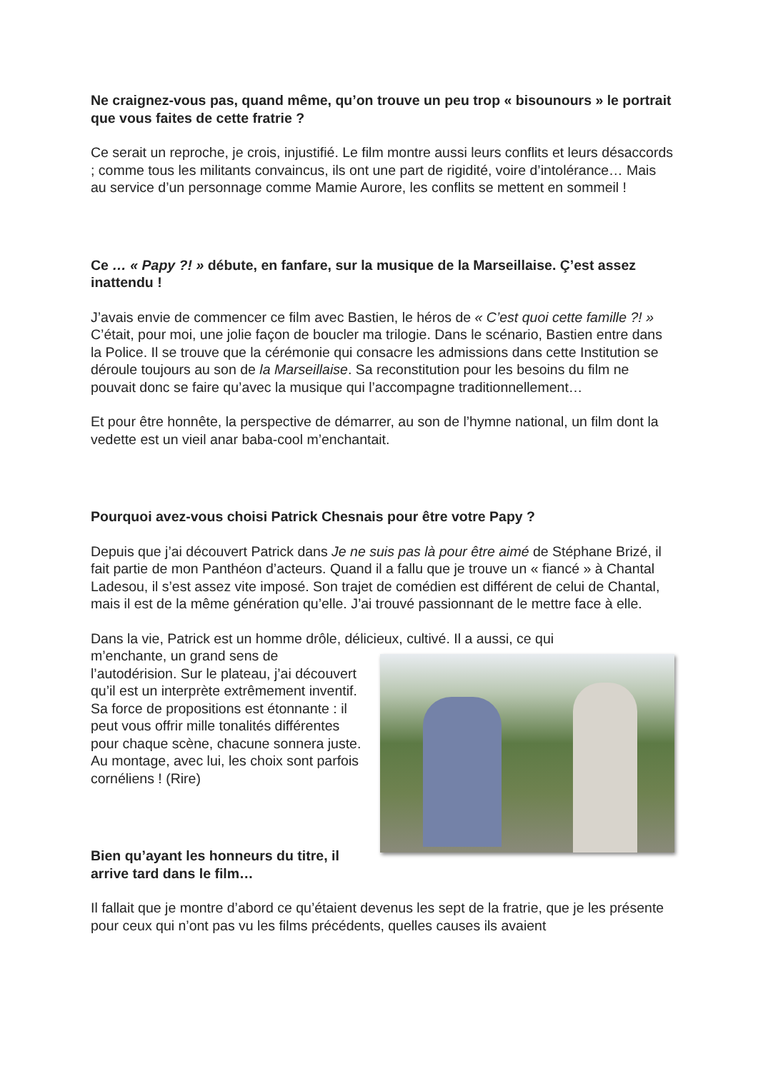Ne craignez-vous pas, quand même, qu’on trouve un peu trop « bisounours » le portrait que vous faites de cette fratrie ?
Ce serait un reproche, je crois, injustifié. Le film montre aussi leurs conflits et leurs désaccords ; comme tous les militants convaincus, ils ont une part de rigidité, voire d’intolérance… Mais au service d’un personnage comme Mamie Aurore, les conflits se mettent en sommeil !
Ce … « Papy ?! » débute, en fanfare, sur la musique de la Marseillaise. Ç’est assez inattendu !
J’avais envie de commencer ce film avec Bastien, le héros de « C’est quoi cette famille ?! » C’était, pour moi, une jolie façon de boucler ma trilogie. Dans le scénario, Bastien entre dans la Police. Il se trouve que la cérémonie qui consacre les admissions dans cette Institution se déroule toujours au son de la Marseillaise. Sa reconstitution pour les besoins du film ne pouvait donc se faire qu’avec la musique qui l’accompagne traditionnellement…
Et pour être honnête, la perspective de démarrer, au son de l’hymne national, un film dont la vedette est un vieil anar baba-cool m’enchantait.
Pourquoi avez-vous choisi Patrick Chesnais pour être votre Papy ?
Depuis que j’ai découvert Patrick dans Je ne suis pas là pour être aimé de Stéphane Brizé, il fait partie de mon Panthéon d’acteurs. Quand il a fallu que je trouve un « fiancé » à Chantal Ladesou, il s’est assez vite imposé. Son trajet de comédien est différent de celui de Chantal, mais il est de la même génération qu’elle. J’ai trouvé passionnant de le mettre face à elle.
Dans la vie, Patrick est un homme drôle, délicieux, cultivé. Il a aussi, ce qui
m’enchante, un grand sens de l’autodérision. Sur le plateau, j’ai découvert qu’il est un interprète extrêmement inventif. Sa force de propositions est étonnante : il peut vous offrir mille tonalités différentes pour chaque scène, chacune sonnera juste. Au montage, avec lui, les choix sont parfois cornéliens ! (Rire)
Bien qu’ayant les honneurs du titre, il arrive tard dans le film…
Il fallait que je montre d’abord ce qu’étaient devenus les sept de la fratrie, que je les présente pour ceux qui n’ont pas vu les films précédents, quelles causes ils avaient